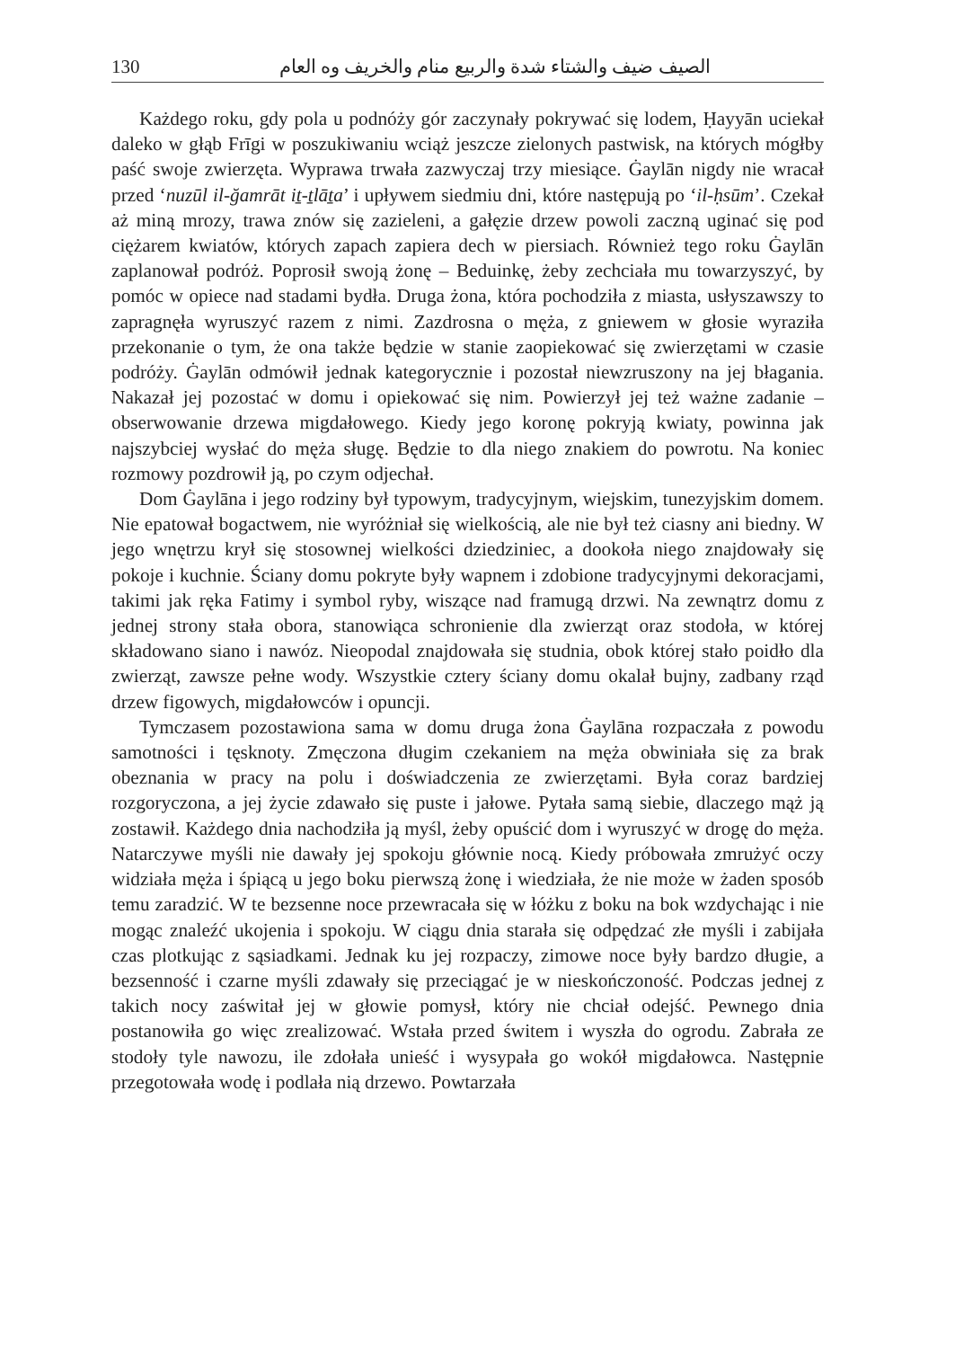130 الصيف ضيف والشتاء شدة والربيع منام والخريف وه العام
Każdego roku, gdy pola u podnóży gór zaczynały pokrywać się lodem, Ḥayyān uciekał daleko w głąb Frīgi w poszukiwaniu wciąż jeszcze zielonych pastwisk, na których mógłby paść swoje zwierzęta. Wyprawa trwała zazwyczaj trzy miesiące. Ġaylān nigdy nie wracał przed ‘nuzūl il-ğamrāt iṯ-ṯlāṯa’ i upływem siedmiu dni, które następują po ‘il-ḥsūm’. Czekał aż miną mrozy, trawa znów się zazieleni, a gałęzie drzew powoli zaczną uginać się pod ciężarem kwiatów, których zapach zapiera dech w piersiach. Również tego roku Ġaylān zaplanował podróż. Poprosił swoją żonę – Beduinkę, żeby zechciała mu towarzyszyć, by pomóc w opiece nad stadami bydła. Druga żona, która pochodziła z miasta, usłyszawszy to zapragnęła wyruszyć razem z nimi. Zazdrosna o męża, z gniewem w głosie wyraziła przekonanie o tym, że ona także będzie w stanie zaopiekować się zwierzętami w czasie podróży. Ġaylān odmówił jednak kategorycznie i pozostał niewzruszony na jej błagania. Nakazał jej pozostać w domu i opiekować się nim. Powierzył jej też ważne zadanie – obserwowanie drzewa migdałowego. Kiedy jego koronę pokryją kwiaty, powinna jak najszybciej wysłać do męża sługę. Będzie to dla niego znakiem do powrotu. Na koniec rozmowy pozdrowił ją, po czym odjechał.
Dom Ġaylāna i jego rodziny był typowym, tradycyjnym, wiejskim, tunezyjskim domem. Nie epatował bogactwem, nie wyróżniał się wielkością, ale nie był też ciasny ani biedny. W jego wnętrzu krył się stosownej wielkości dziedziniec, a dookoła niego znajdowały się pokoje i kuchnie. Ściany domu pokryte były wapnem i zdobione tradycyjnymi dekoracjami, takimi jak ręka Fatimy i symbol ryby, wiszące nad framugą drzwi. Na zewnątrz domu z jednej strony stała obora, stanowiąca schronienie dla zwierząt oraz stodoła, w której składowano siano i nawóz. Nieopodal znajdowała się studnia, obok której stało poidło dla zwierząt, zawsze pełne wody. Wszystkie cztery ściany domu okalał bujny, zadbany rząd drzew figowych, migdałowców i opuncji.
Tymczasem pozostawiona sama w domu druga żona Ġaylāna rozpaczała z powodu samotności i tęsknoty. Zmęczona długim czekaniem na męża obwiniała się za brak obeznania w pracy na polu i doświadczenia ze zwierzętami. Była coraz bardziej rozgoryczona, a jej życie zdawało się puste i jałowe. Pytała samą siebie, dlaczego mąż ją zostawił. Każdego dnia nachodziła ją myśl, żeby opuścić dom i wyruszyć w drogę do męża. Natarczywe myśli nie dawały jej spokoju głównie nocą. Kiedy próbowała zmrużyć oczy widziała męża i śpiącą u jego boku pierwszą żonę i wiedziała, że nie może w żaden sposób temu zaradzić. W te bezsenne noce przewracała się w łóżku z boku na bok wzdychając i nie mogąc znaleźć ukojenia i spokoju. W ciągu dnia starała się odpędzać złe myśli i zabijała czas plotkując z sąsiadkami. Jednak ku jej rozpaczy, zimowe noce były bardzo długie, a bezsenność i czarne myśli zdawały się przeciągać je w nieskończoność. Podczas jednej z takich nocy zaświtał jej w głowie pomysł, który nie chciał odejść. Pewnego dnia postanowiła go więc zrealizować. Wstała przed świtem i wyszła do ogrodu. Zabrała ze stodoły tyle nawozu, ile zdołała unieść i wysypała go wokół migdałowca. Następnie przegotowała wodę i podlała nią drzewo. Powtarzała